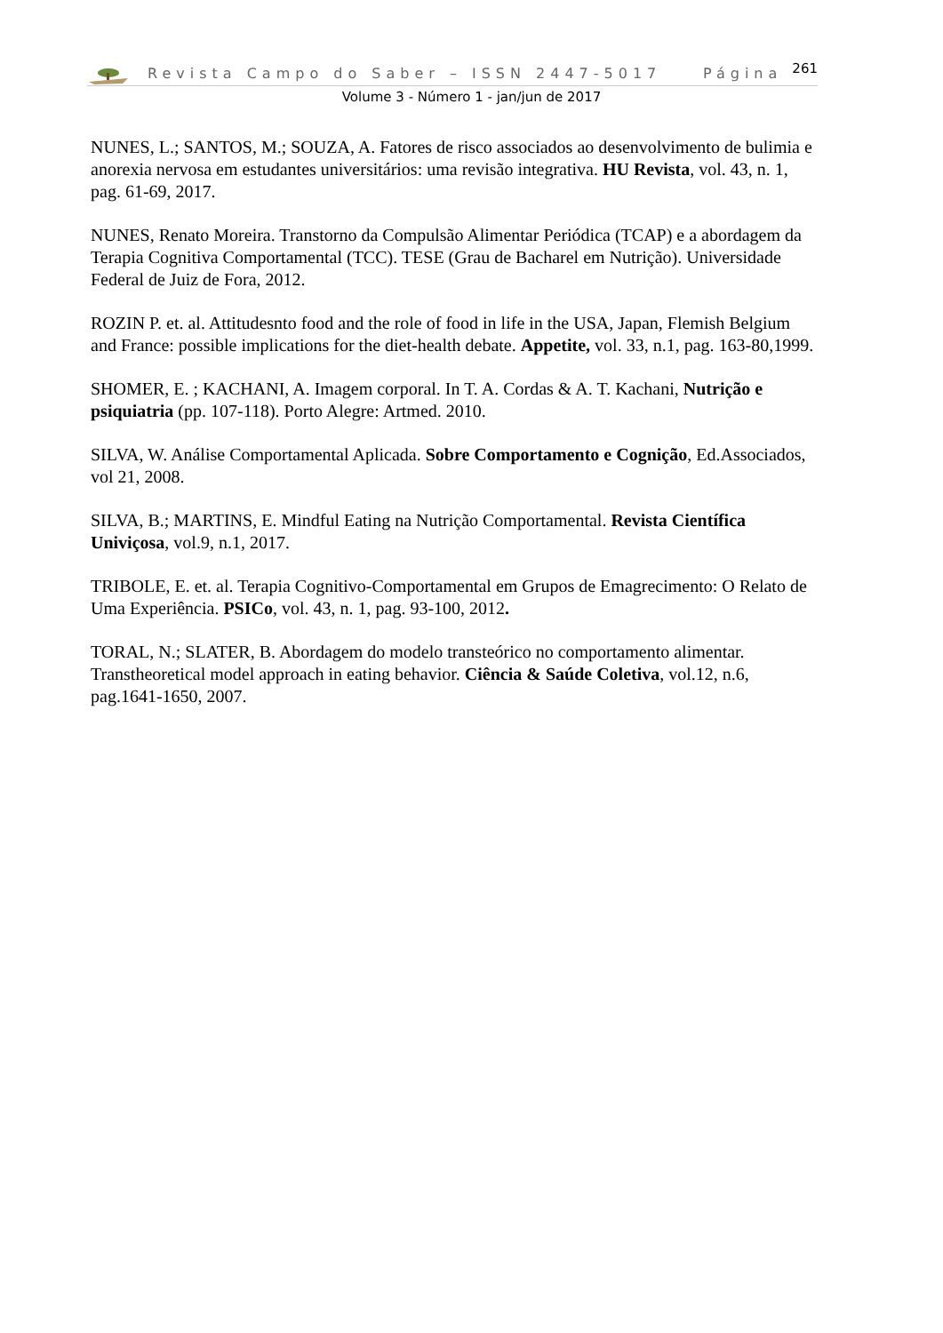Revista Campo do Saber – ISSN 2447-5017 Página <sup>261</sup>
Volume 3 - Número 1 - jan/jun de 2017
NUNES, L.; SANTOS, M.; SOUZA, A. Fatores de risco associados ao desenvolvimento de bulimia e anorexia nervosa em estudantes universitários: uma revisão integrativa. HU Revista, vol. 43, n. 1, pag. 61-69, 2017.
NUNES, Renato Moreira. Transtorno da Compulsão Alimentar Periódica (TCAP) e a abordagem da Terapia Cognitiva Comportamental (TCC). TESE (Grau de Bacharel em Nutrição). Universidade Federal de Juiz de Fora, 2012.
ROZIN P. et. al. Attitudesnto food and the role of food in life in the USA, Japan, Flemish Belgium and France: possible implications for the diet-health debate. Appetite, vol. 33, n.1, pag. 163-80,1999.
SHOMER, E. ; KACHANI, A. Imagem corporal. In T. A. Cordas & A. T. Kachani, Nutrição e psiquiatria (pp. 107-118). Porto Alegre: Artmed. 2010.
SILVA, W. Análise Comportamental Aplicada. Sobre Comportamento e Cognição, Ed.Associados, vol 21, 2008.
SILVA, B.; MARTINS, E. Mindful Eating na Nutrição Comportamental. Revista Científica Univiçosa, vol.9, n.1, 2017.
TRIBOLE, E. et. al. Terapia Cognitivo-Comportamental em Grupos de Emagrecimento: O Relato de Uma Experiência. PSICo, vol. 43, n. 1, pag. 93-100, 2012.
TORAL, N.; SLATER, B. Abordagem do modelo transteórico no comportamento alimentar. Transtheoretical model approach in eating behavior. Ciência & Saúde Coletiva, vol.12, n.6, pag.1641-1650, 2007.